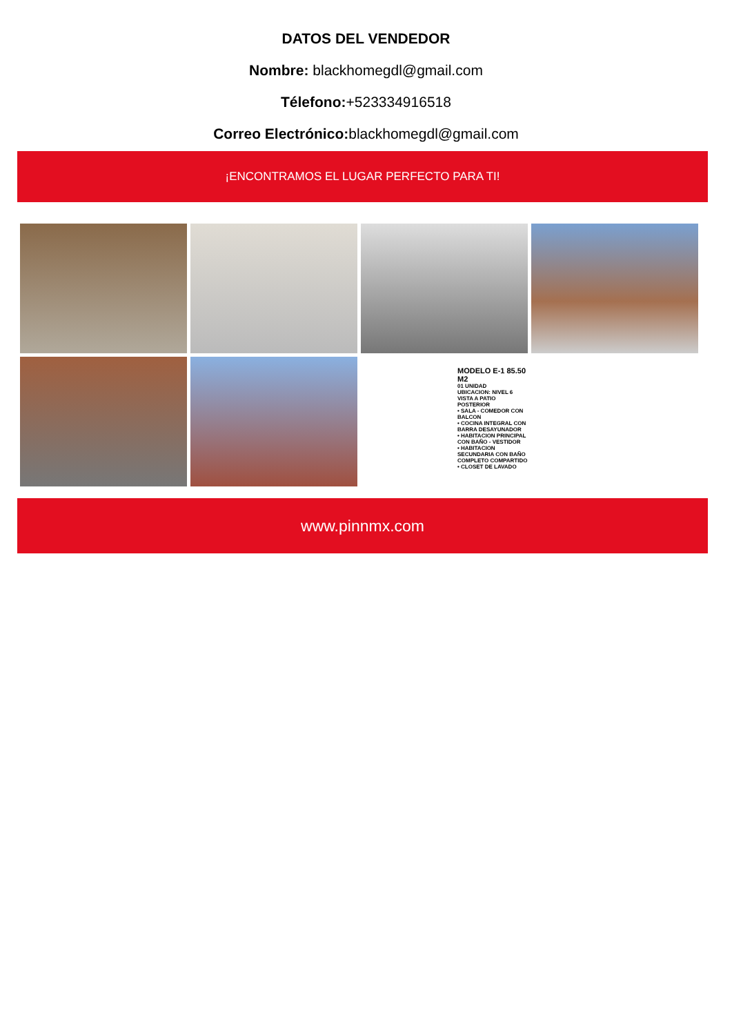DATOS DEL VENDEDOR
Nombre: blackhomegdl@gmail.com
Télefono:+523334916518
Correo Electrónico: blackhomegdl@gmail.com
¡ENCONTRAMOS EL LUGAR PERFECTO PARA TI!
MODELO E-1 85.50 M2
01 UNIDAD
UBICACION: NIVEL 6
VISTA A PATIO POSTERIOR
• SALA - COMEDOR CON BALCON
• COCINA INTEGRAL CON BARRA DESAYUNADOR
• HABITACION PRINCIPAL CON BAÑO - VESTIDOR
• HABITACION SECUNDARIA CON BAÑO COMPLETO COMPARTIDO
• CLOSET DE LAVADO
www.pinnmx.com